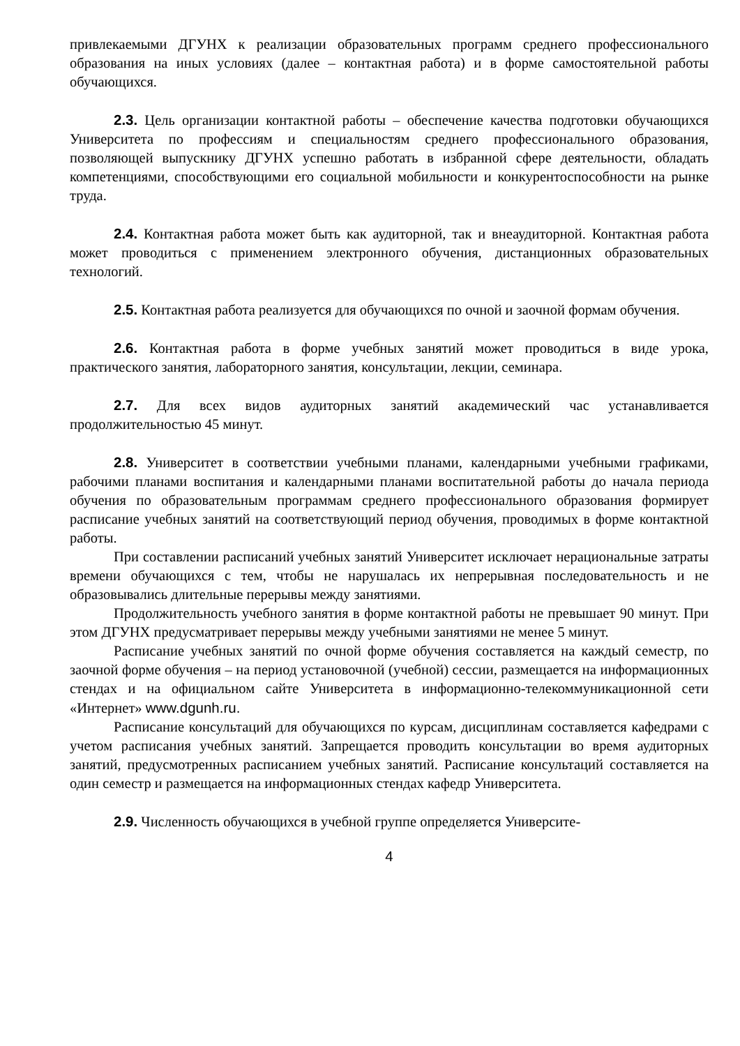привлекаемыми ДГУНХ к реализации образовательных программ среднего профессионального образования на иных условиях (далее – контактная работа) и в форме самостоятельной работы обучающихся.
2.3. Цель организации контактной работы – обеспечение качества подготовки обучающихся Университета по профессиям и специальностям среднего профессионального образования, позволяющей выпускнику ДГУНХ успешно работать в избранной сфере деятельности, обладать компетенциями, способствующими его социальной мобильности и конкурентоспособности на рынке труда.
2.4. Контактная работа может быть как аудиторной, так и внеаудиторной. Контактная работа может проводиться с применением электронного обучения, дистанционных образовательных технологий.
2.5. Контактная работа реализуется для обучающихся по очной и заочной формам обучения.
2.6. Контактная работа в форме учебных занятий может проводиться в виде урока, практического занятия, лабораторного занятия, консультации, лекции, семинара.
2.7. Для всех видов аудиторных занятий академический час устанавливается продолжительностью 45 минут.
2.8. Университет в соответствии учебными планами, календарными учебными графиками, рабочими планами воспитания и календарными планами воспитательной работы до начала периода обучения по образовательным программам среднего профессионального образования формирует расписание учебных занятий на соответствующий период обучения, проводимых в форме контактной работы.
При составлении расписаний учебных занятий Университет исключает нерациональные затраты времени обучающихся с тем, чтобы не нарушалась их непрерывная последовательность и не образовывались длительные перерывы между занятиями.
Продолжительность учебного занятия в форме контактной работы не превышает 90 минут. При этом ДГУНХ предусматривает перерывы между учебными занятиями не менее 5 минут.
Расписание учебных занятий по очной форме обучения составляется на каждый семестр, по заочной форме обучения – на период установочной (учебной) сессии, размещается на информационных стендах и на официальном сайте Университета в информационно-телекоммуникационной сети «Интернет» www.dgunh.ru.
Расписание консультаций для обучающихся по курсам, дисциплинам составляется кафедрами с учетом расписания учебных занятий. Запрещается проводить консультации во время аудиторных занятий, предусмотренных расписанием учебных занятий. Расписание консультаций составляется на один семестр и размещается на информационных стендах кафедр Университета.
2.9. Численность обучающихся в учебной группе определяется Университе-
4